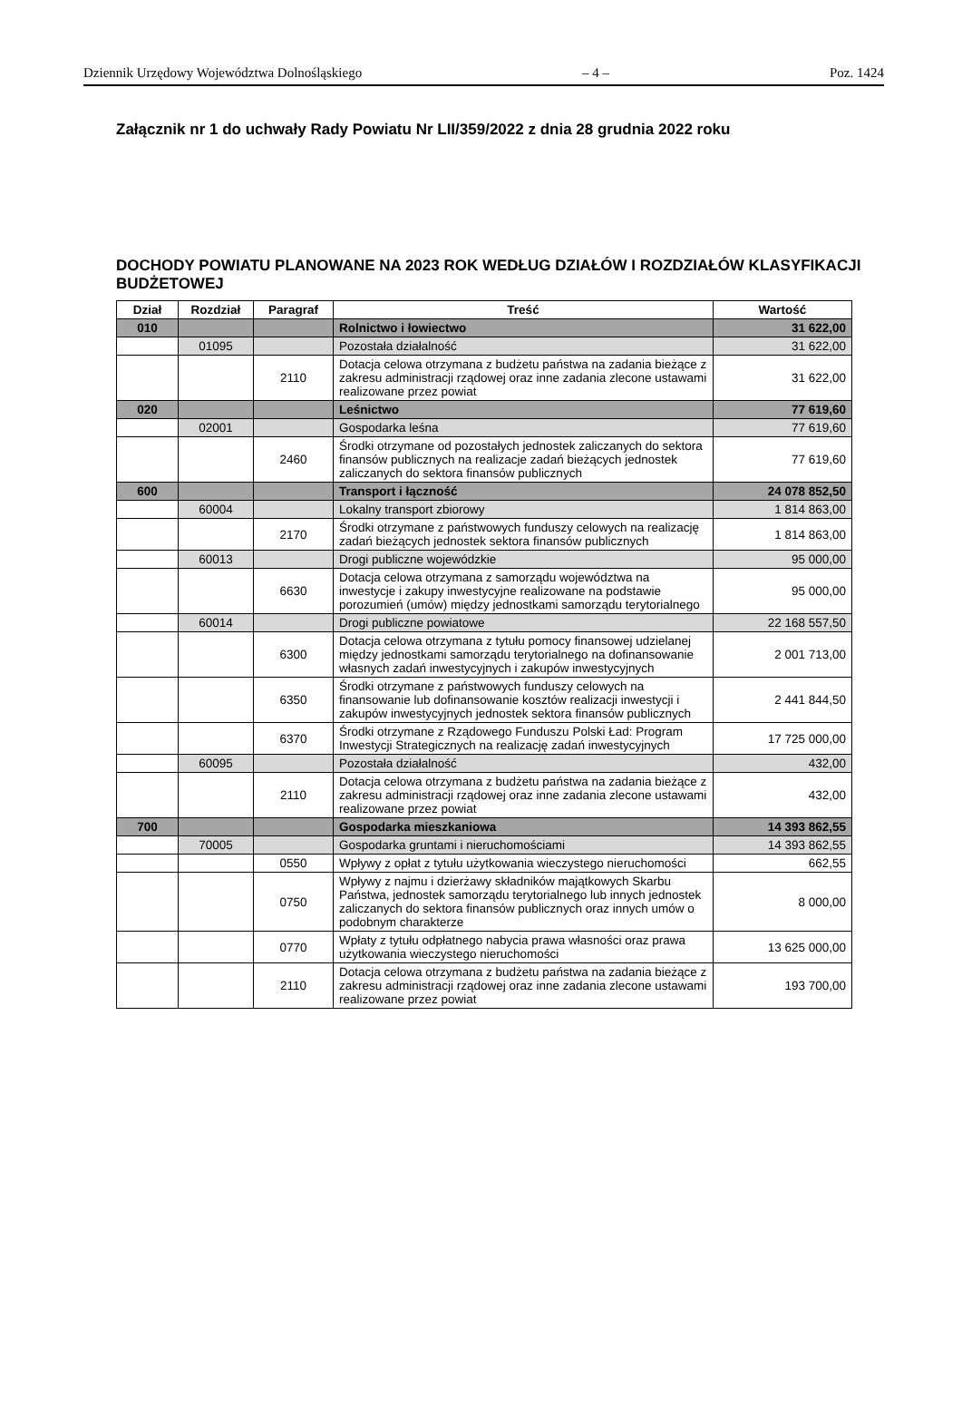Dziennik Urzędowy Województwa Dolnośląskiego – 4 – Poz. 1424
Załącznik nr 1 do uchwały Rady Powiatu Nr LII/359/2022 z dnia 28 grudnia 2022 roku
DOCHODY POWIATU PLANOWANE NA 2023 ROK WEDŁUG DZIAŁÓW I ROZDZIAŁÓW KLASYFIKACJI BUDŻETOWEJ
| Dział | Rozdział | Paragraf | Treść | Wartość |
| --- | --- | --- | --- | --- |
| 010 | | | Rolnictwo i łowiectwo | 31 622,00 |
| | 01095 | | Pozostała działalność | 31 622,00 |
| | | 2110 | Dotacja celowa otrzymana z budżetu państwa na zadania bieżące z zakresu administracji rządowej oraz inne zadania zlecone ustawami realizowane przez powiat | 31 622,00 |
| 020 | | | Leśnictwo | 77 619,60 |
| | 02001 | | Gospodarka leśna | 77 619,60 |
| | | 2460 | Środki otrzymane od pozostałych jednostek zaliczanych do sektora finansów publicznych na realizacje zadań bieżących jednostek zaliczanych do sektora finansów publicznych | 77 619,60 |
| 600 | | | Transport i łączność | 24 078 852,50 |
| | 60004 | | Lokalny transport zbiorowy | 1 814 863,00 |
| | | 2170 | Środki otrzymane z państwowych funduszy celowych na realizację zadań bieżących jednostek sektora finansów publicznych | 1 814 863,00 |
| | 60013 | | Drogi publiczne wojewódzkie | 95 000,00 |
| | | 6630 | Dotacja celowa otrzymana z samorządu województwa na inwestycje i zakupy inwestycyjne realizowane na podstawie porozumień (umów) między jednostkami samorządu terytorialnego | 95 000,00 |
| | 60014 | | Drogi publiczne powiatowe | 22 168 557,50 |
| | | 6300 | Dotacja celowa otrzymana z tytułu pomocy finansowej udzielanej między jednostkami samorządu terytorialnego na dofinansowanie własnych zadań inwestycyjnych i zakupów inwestycyjnych | 2 001 713,00 |
| | | 6350 | Środki otrzymane z państwowych funduszy celowych na finansowanie lub dofinansowanie kosztów realizacji inwestycji i zakupów inwestycyjnych jednostek sektora finansów publicznych | 2 441 844,50 |
| | | 6370 | Środki otrzymane z Rządowego Funduszu Polski Ład: Program Inwestycji Strategicznych na realizację zadań inwestycyjnych | 17 725 000,00 |
| | 60095 | | Pozostała działalność | 432,00 |
| | | 2110 | Dotacja celowa otrzymana z budżetu państwa na zadania bieżące z zakresu administracji rządowej oraz inne zadania zlecone ustawami realizowane przez powiat | 432,00 |
| 700 | | | Gospodarka mieszkaniowa | 14 393 862,55 |
| | 70005 | | Gospodarka gruntami i nieruchomościami | 14 393 862,55 |
| | | 0550 | Wpływy z opłat z tytułu użytkowania wieczystego nieruchomości | 662,55 |
| | | 0750 | Wpływy z najmu i dzierżawy składników majątkowych Skarbu Państwa, jednostek samorządu terytorialnego lub innych jednostek zaliczanych do sektora finansów publicznych oraz innych umów o podobnym charakterze | 8 000,00 |
| | | 0770 | Wpłaty z tytułu odpłatnego nabycia prawa własności oraz prawa użytkowania wieczystego nieruchomości | 13 625 000,00 |
| | | 2110 | Dotacja celowa otrzymana z budżetu państwa na zadania bieżące z zakresu administracji rządowej oraz inne zadania zlecone ustawami realizowane przez powiat | 193 700,00 |